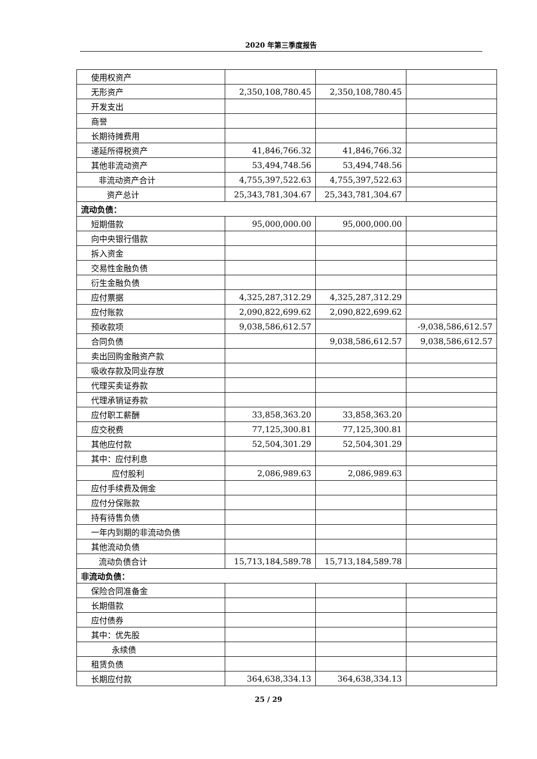2020 年第三季度报告
| 使用权资产 | | | |
| 无形资产 | 2,350,108,780.45 | 2,350,108,780.45 | |
| 开发支出 | | | |
| 商誉 | | | |
| 长期待摊费用 | | | |
| 递延所得税资产 | 41,846,766.32 | 41,846,766.32 | |
| 其他非流动资产 | 53,494,748.56 | 53,494,748.56 | |
| 非流动资产合计 | 4,755,397,522.63 | 4,755,397,522.63 | |
| 资产总计 | 25,343,781,304.67 | 25,343,781,304.67 | |
| 流动负债： | | | |
| 短期借款 | 95,000,000.00 | 95,000,000.00 | |
| 向中央银行借款 | | | |
| 拆入资金 | | | |
| 交易性金融负债 | | | |
| 衍生金融负债 | | | |
| 应付票据 | 4,325,287,312.29 | 4,325,287,312.29 | |
| 应付账款 | 2,090,822,699.62 | 2,090,822,699.62 | |
| 预收款项 | 9,038,586,612.57 | | -9,038,586,612.57 |
| 合同负债 | | 9,038,586,612.57 | 9,038,586,612.57 |
| 卖出回购金融资产款 | | | |
| 吸收存款及同业存放 | | | |
| 代理买卖证券款 | | | |
| 代理承销证券款 | | | |
| 应付职工薪酬 | 33,858,363.20 | 33,858,363.20 | |
| 应交税费 | 77,125,300.81 | 77,125,300.81 | |
| 其他应付款 | 52,504,301.29 | 52,504,301.29 | |
| 其中：应付利息 | | | |
| 应付股利 | 2,086,989.63 | 2,086,989.63 | |
| 应付手续费及佣金 | | | |
| 应付分保账款 | | | |
| 持有待售负债 | | | |
| 一年内到期的非流动负债 | | | |
| 其他流动负债 | | | |
| 流动负债合计 | 15,713,184,589.78 | 15,713,184,589.78 | |
| 非流动负债： | | | |
| 保险合同准备金 | | | |
| 长期借款 | | | |
| 应付债券 | | | |
| 其中：优先股 | | | |
| 永续债 | | | |
| 租赁负债 | | | |
| 长期应付款 | 364,638,334.13 | 364,638,334.13 | |
25 / 29